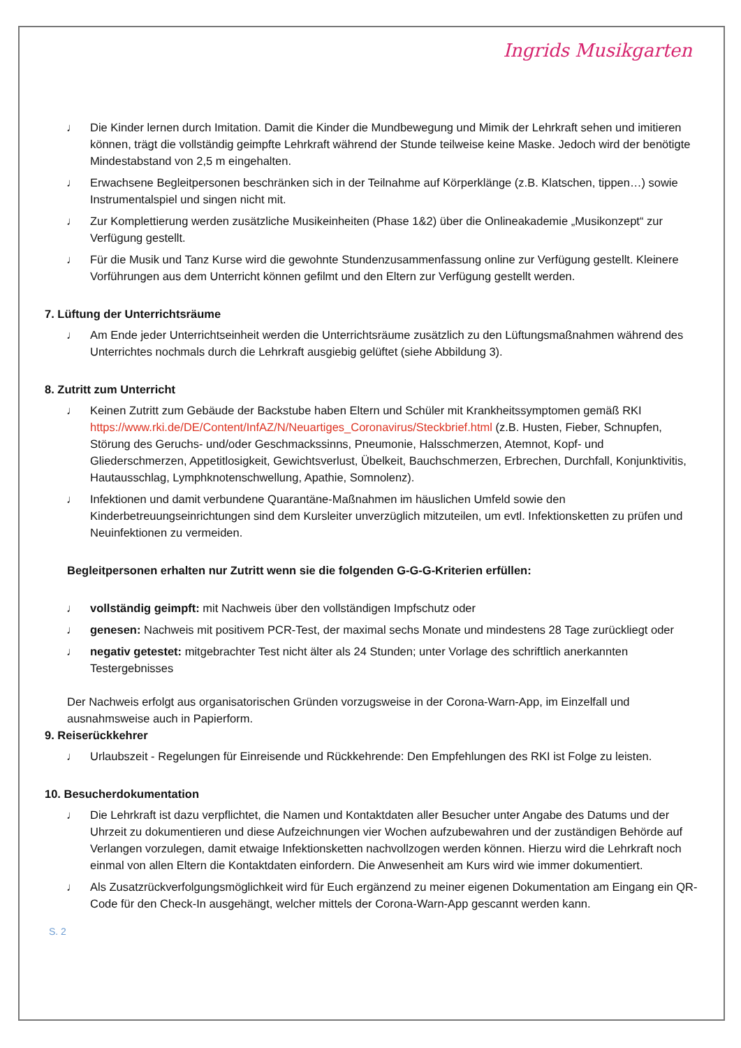Ingrids Musikgarten
♩ Die Kinder lernen durch Imitation. Damit die Kinder die Mundbewegung und Mimik der Lehrkraft sehen und imitieren können, trägt die vollständig geimpfte Lehrkraft während der Stunde teilweise keine Maske. Jedoch wird der benötigte Mindestabstand von 2,5 m eingehalten.
♩ Erwachsene Begleitpersonen beschränken sich in der Teilnahme auf Körperklänge (z.B. Klatschen, tippen…) sowie Instrumentalspiel und singen nicht mit.
♩ Zur Komplettierung werden zusätzliche Musikeinheiten (Phase 1&2) über die Onlineakademie „Musikonzept“ zur Verfügung gestellt.
♩ Für die Musik und Tanz Kurse wird die gewohnte Stundenzusammenfassung online zur Verfügung gestellt. Kleinere Vorführungen aus dem Unterricht können gefilmt und den Eltern zur Verfügung gestellt werden.
7. Lüftung der Unterrichtsräume
♩ Am Ende jeder Unterrichtseinheit werden die Unterrichtsräume zusätzlich zu den Lüftungsmaßnahmen während des Unterrichtes nochmals durch die Lehrkraft ausgiebig gelüftet (siehe Abbildung 3).
8. Zutritt zum Unterricht
♩ Keinen Zutritt zum Gebäude der Backstube haben Eltern und Schüler mit Krankheitssymptomen gemäß RKI https://www.rki.de/DE/Content/InfAZ/N/Neuartiges_Coronavirus/Steckbrief.html (z.B. Husten, Fieber, Schnupfen, Störung des Geruchs- und/oder Geschmackssinns, Pneumonie, Halsschmerzen, Atemnot, Kopf- und Gliederschmerzen, Appetitlosigkeit, Gewichtsverlust, Übelkeit, Bauchschmerzen, Erbrechen, Durchfall, Konjunktivitis, Hautausschlag, Lymphknotenschwellung, Apathie, Somnolenz).
♩ Infektionen und damit verbundene Quarantäne-Maßnahmen im häuslichen Umfeld sowie den Kinderbetreuungseinrichtungen sind dem Kursleiter unverzüglich mitzuteilen, um evtl. Infektionsketten zu prüfen und Neuinfektionen zu vermeiden.
Begleitpersonen erhalten nur Zutritt wenn sie die folgenden G-G-G-Kriterien erfüllen:
♩ vollständig geimpft: mit Nachweis über den vollständigen Impfschutz oder
♩ genesen: Nachweis mit positivem PCR-Test, der maximal sechs Monate und mindestens 28 Tage zurückliegt oder
♩ negativ getestet: mitgebrachter Test nicht älter als 24 Stunden; unter Vorlage des schriftlich anerkannten Testergebnisses
Der Nachweis erfolgt aus organisatorischen Gründen vorzugsweise in der Corona-Warn-App, im Einzelfall und ausnahmsweise auch in Papierform.
9. Reiserückkehrer
♩ Urlaubszeit - Regelungen für Einreisende und Rückkehrende: Den Empfehlungen des RKI ist Folge zu leisten.
10. Besucherdokumentation
♩ Die Lehrkraft ist dazu verpflichtet, die Namen und Kontaktdaten aller Besucher unter Angabe des Datums und der Uhrzeit zu dokumentieren und diese Aufzeichnungen vier Wochen aufzubewahren und der zuständigen Behörde auf Verlangen vorzulegen, damit etwaige Infektionsketten nachvollzogen werden können. Hierzu wird die Lehrkraft noch einmal von allen Eltern die Kontaktdaten einfordern. Die Anwesenheit am Kurs wird wie immer dokumentiert.
♩ Als Zusatzrückverfolgungsmöglichkeit wird für Euch ergänzend zu meiner eigenen Dokumentation am Eingang ein QR-Code für den Check-In ausgehängt, welcher mittels der Corona-Warn-App gescannt werden kann.
S. 2